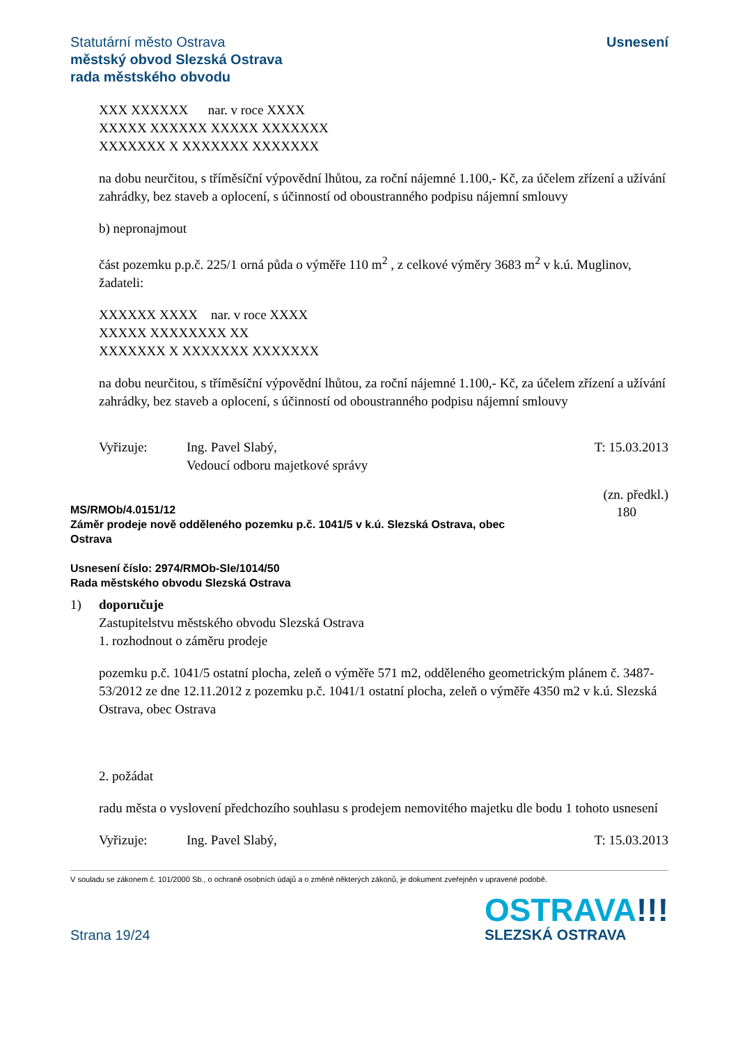Statutární město Ostrava
městský obvod Slezská Ostrava
rada městského obvodu
Usnesení
XXX XXXXXX nar. v roce XXXX
XXXXX XXXXXX XXXXX XXXXXXX
XXXXXXX X XXXXXXX XXXXXXX
na dobu neurčitou, s tříměsíční výpovědní lhůtou, za roční nájemné 1.100,- Kč, za účelem zřízení a užívání zahrádky, bez staveb a oplocení, s účinností od oboustranného podpisu nájemní smlouvy
b) nepronajmout
část pozemku p.p.č. 225/1 orná půda o výměře 110 m<sup>2</sup> , z celkové výměry 3683 m<sup>2</sup> v k.ú. Muglinov, žadateli:
XXXXXX XXXX nar. v roce XXXX
XXXXX XXXXXXXX XX
XXXXXXX X XXXXXXX XXXXXXX
na dobu neurčitou, s tříměsíční výpovědní lhůtou, za roční nájemné 1.100,- Kč, za účelem zřízení a užívání zahrádky, bez staveb a oplocení, s účinností od oboustranného podpisu nájemní smlouvy
Vyřizuje: Ing. Pavel Slabý,
Vedoucí odboru majetkové správy
T: 15.03.2013
(zn. předkl.)
180
MS/RMOb/4.0151/12
Záměr prodeje nově odděleného pozemku p.č. 1041/5 v k.ú. Slezská Ostrava, obec
Ostrava
Usnesení číslo: 2974/RMOb-Sle/1014/50
Rada městského obvodu Slezská Ostrava
1) doporučuje
Zastupitelstvu městského obvodu Slezská Ostrava
1. rozhodnout o záměru prodeje
pozemku p.č. 1041/5 ostatní plocha, zeleň o výměře 571 m2, odděleného geometrickým plánem č. 3487-53/2012 ze dne 12.11.2012 z pozemku p.č. 1041/1 ostatní plocha, zeleň o výměře 4350 m2 v k.ú. Slezská Ostrava, obec Ostrava
2. požádat
radu města o vyslovení předchozího souhlasu s prodejem nemovitého majetku dle bodu 1 tohoto usnesení
Vyřizuje: Ing. Pavel Slabý, T: 15.03.2013
V souladu se zákonem č. 101/2000 Sb., o ochraně osobních údajů a o změně některých zákonů, je dokument zveřejněn v upravené podobě.
Strana 19/24
OSTRAVA!!!
SLEZSKÁ OSTRAVA